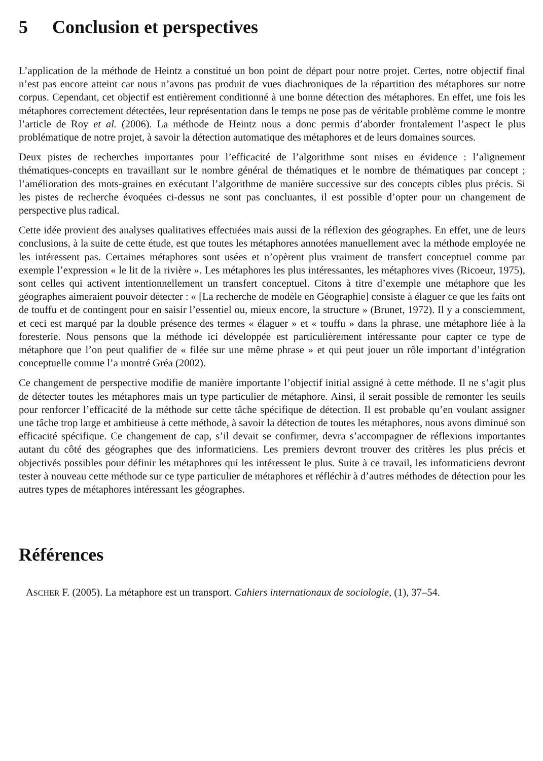5 Conclusion et perspectives
L’application de la méthode de Heintz a constitué un bon point de départ pour notre projet. Certes, notre objectif final n’est pas encore atteint car nous n’avons pas produit de vues diachroniques de la répartition des métaphores sur notre corpus. Cependant, cet objectif est entièrement conditionné à une bonne détection des métaphores. En effet, une fois les métaphores correctement détectées, leur représentation dans le temps ne pose pas de véritable problème comme le montre l’article de Roy et al. (2006). La méthode de Heintz nous a donc permis d’aborder frontalement l’aspect le plus problématique de notre projet, à savoir la détection automatique des métaphores et de leurs domaines sources.
Deux pistes de recherches importantes pour l’efficacité de l’algorithme sont mises en évidence : l’alignement thématiques-concepts en travaillant sur le nombre général de thématiques et le nombre de thématiques par concept ; l’amélioration des mots-graines en exécutant l’algorithme de manière successive sur des concepts cibles plus précis. Si les pistes de recherche évoquées ci-dessus ne sont pas concluantes, il est possible d’opter pour un changement de perspective plus radical.
Cette idée provient des analyses qualitatives effectuées mais aussi de la réflexion des géographes. En effet, une de leurs conclusions, à la suite de cette étude, est que toutes les métaphores annotées manuellement avec la méthode employée ne les intéressent pas. Certaines métaphores sont usées et n’opèrent plus vraiment de transfert conceptuel comme par exemple l’expression « le lit de la rivière ». Les métaphores les plus intéressantes, les métaphores vives (Ricoeur, 1975), sont celles qui activent intentionnellement un transfert conceptuel. Citons à titre d’exemple une métaphore que les géographes aimeraient pouvoir détecter : « [La recherche de modèle en Géographie] consiste à élaguer ce que les faits ont de touffu et de contingent pour en saisir l’essentiel ou, mieux encore, la structure » (Brunet, 1972). Il y a consciemment, et ceci est marqué par la double présence des termes « élaguer » et « touffu » dans la phrase, une métaphore liée à la foresterie. Nous pensons que la méthode ici développée est particulièrement intéressante pour capter ce type de métaphore que l’on peut qualifier de « filée sur une même phrase » et qui peut jouer un rôle important d’intégration conceptuelle comme l’a montré Gréa (2002).
Ce changement de perspective modifie de manière importante l’objectif initial assigné à cette méthode. Il ne s’agit plus de détecter toutes les métaphores mais un type particulier de métaphore. Ainsi, il serait possible de remonter les seuils pour renforcer l’efficacité de la méthode sur cette tâche spécifique de détection. Il est probable qu’en voulant assigner une tâche trop large et ambitieuse à cette méthode, à savoir la détection de toutes les métaphores, nous avons diminué son efficacité spécifique. Ce changement de cap, s’il devait se confirmer, devra s’accompagner de réflexions importantes autant du côté des géographes que des informaticiens. Les premiers devront trouver des critères les plus précis et objectivés possibles pour définir les métaphores qui les intéressent le plus. Suite à ce travail, les informaticiens devront tester à nouveau cette méthode sur ce type particulier de métaphores et réfléchir à d’autres méthodes de détection pour les autres types de métaphores intéressant les géographes.
Références
ASCHER F. (2005). La métaphore est un transport. Cahiers internationaux de sociologie, (1), 37–54.